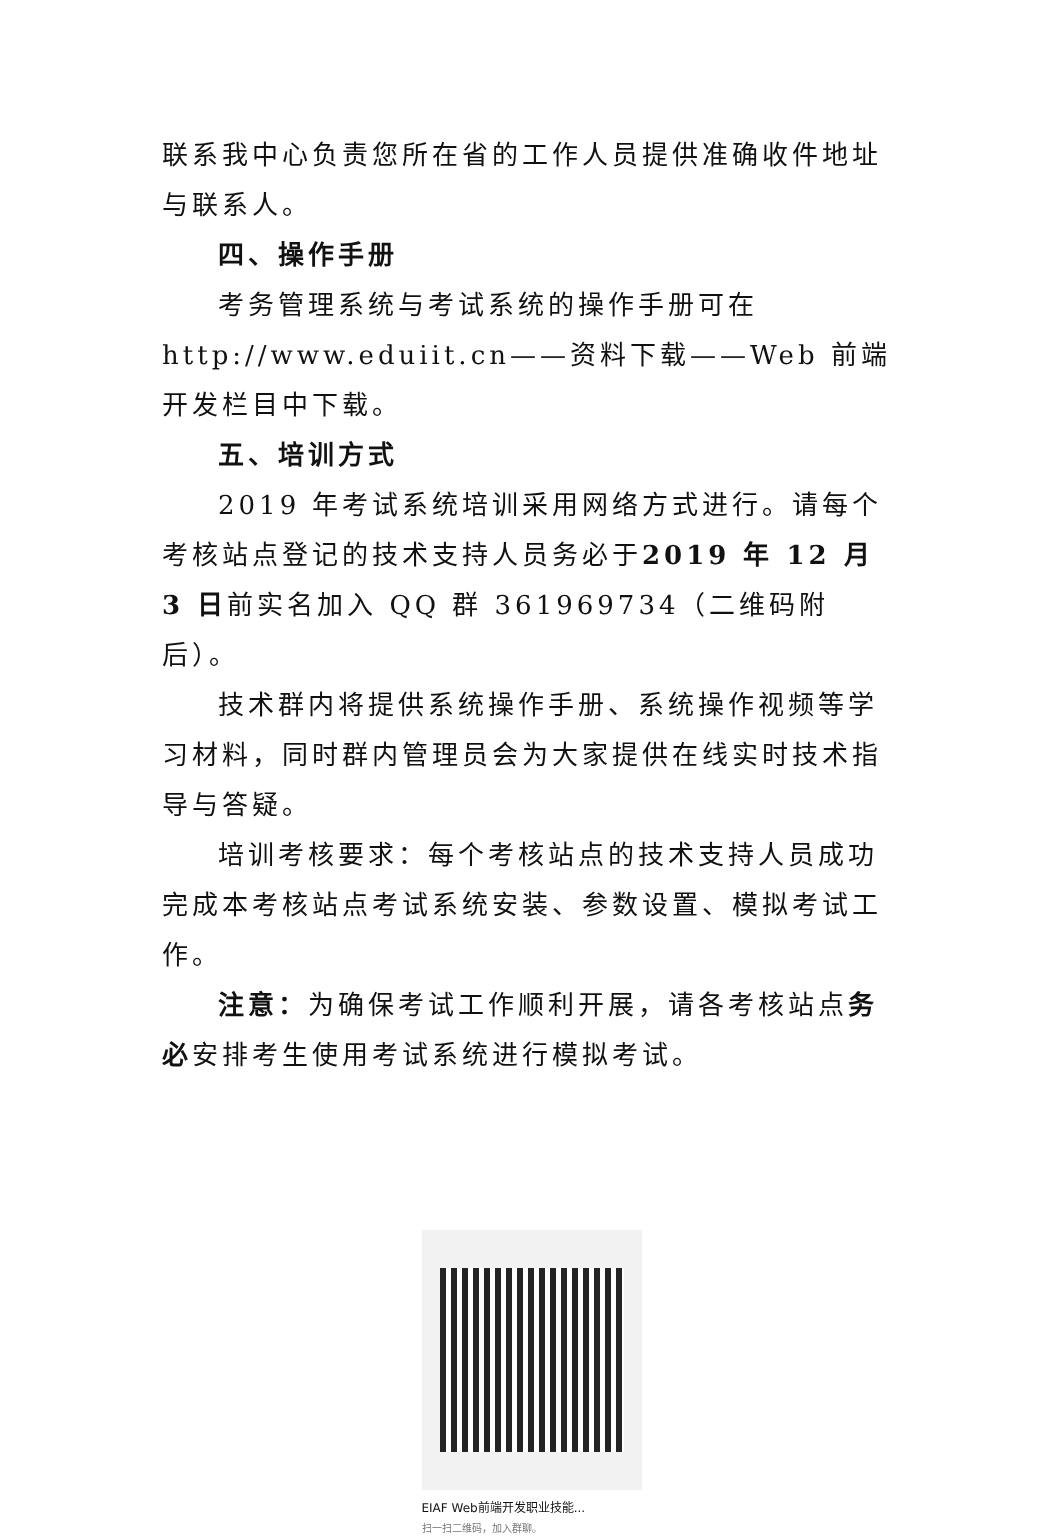联系我中心负责您所在省的工作人员提供准确收件地址与联系人。
四、操作手册
考务管理系统与考试系统的操作手册可在http://www.eduiit.cn——资料下载——Web 前端开发栏目中下载。
五、培训方式
2019 年考试系统培训采用网络方式进行。请每个考核站点登记的技术支持人员务必于2019 年 12 月 3 日前实名加入 QQ 群 361969734（二维码附后）。
技术群内将提供系统操作手册、系统操作视频等学习材料，同时群内管理员会为大家提供在线实时技术指导与答疑。
培训考核要求：每个考核站点的技术支持人员成功完成本考核站点考试系统安装、参数设置、模拟考试工作。
注意：为确保考试工作顺利开展，请各考核站点务必安排考生使用考试系统进行模拟考试。
EIAF Web前端开发职业技能...
扫一扫二维码，加入群聊。